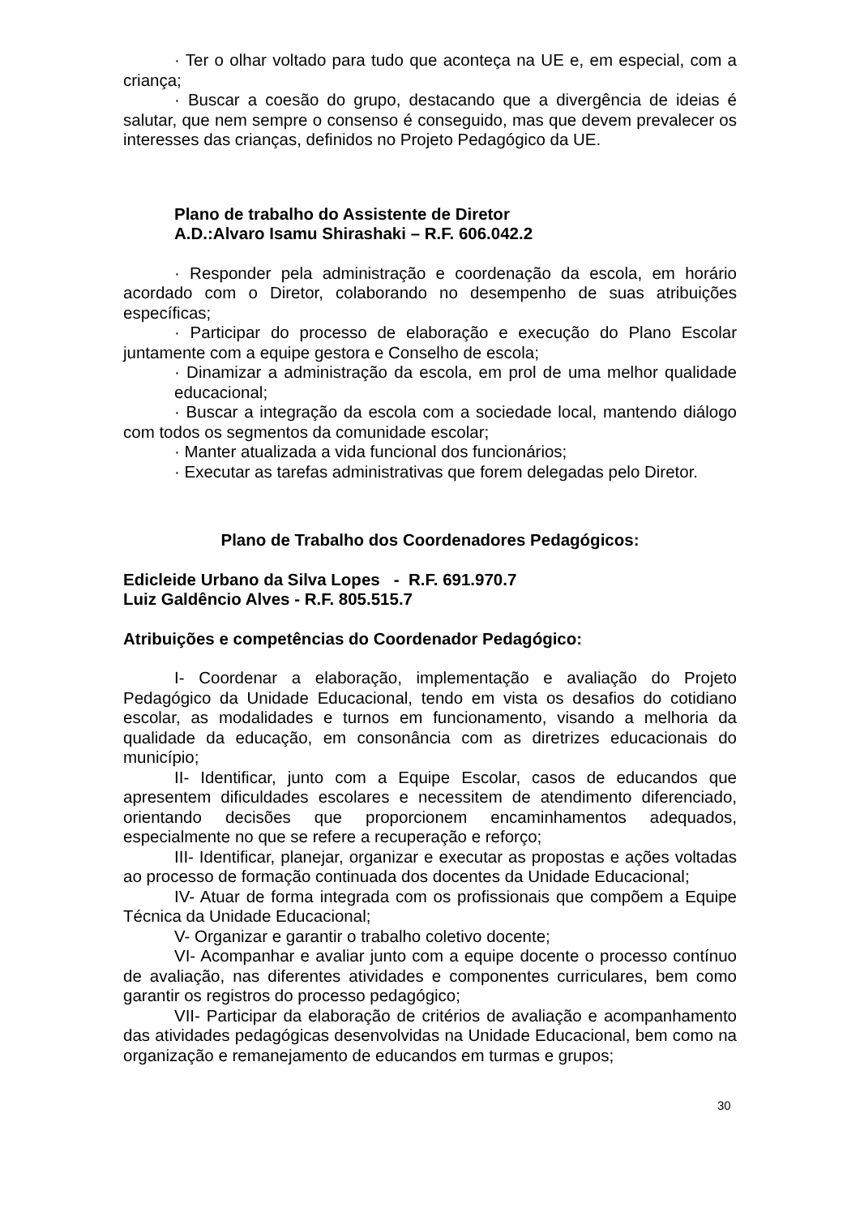· Ter o olhar voltado para tudo que aconteça na UE e, em especial, com a criança;
· Buscar a coesão do grupo, destacando que a divergência de ideias é salutar, que nem sempre o consenso é conseguido, mas que devem prevalecer os interesses das crianças, definidos no Projeto Pedagógico da UE.
Plano de trabalho do Assistente de Diretor
A.D.:Alvaro Isamu Shirashaki – R.F. 606.042.2
· Responder pela administração e coordenação da escola, em horário acordado com o Diretor, colaborando no desempenho de suas atribuições específicas;
· Participar do processo de elaboração e execução do Plano Escolar juntamente com a equipe gestora e Conselho de escola;
· Dinamizar a administração da escola, em prol de uma melhor qualidade educacional;
· Buscar a integração da escola com a sociedade local, mantendo diálogo com todos os segmentos da comunidade escolar;
· Manter atualizada a vida funcional dos funcionários;
· Executar as tarefas administrativas que forem delegadas pelo Diretor.
Plano de Trabalho dos Coordenadores Pedagógicos:
Edicleide Urbano da Silva Lopes - R.F. 691.970.7
Luiz Galdêncio Alves - R.F. 805.515.7
Atribuições e competências do Coordenador Pedagógico:
I- Coordenar a elaboração, implementação e avaliação do Projeto Pedagógico da Unidade Educacional, tendo em vista os desafios do cotidiano escolar, as modalidades e turnos em funcionamento, visando a melhoria da qualidade da educação, em consonância com as diretrizes educacionais do município;
II- Identificar, junto com a Equipe Escolar, casos de educandos que apresentem dificuldades escolares e necessitem de atendimento diferenciado, orientando decisões que proporcionem encaminhamentos adequados, especialmente no que se refere a recuperação e reforço;
III- Identificar, planejar, organizar e executar as propostas e ações voltadas ao processo de formação continuada dos docentes da Unidade Educacional;
IV- Atuar de forma integrada com os profissionais que compõem a Equipe Técnica da Unidade Educacional;
V- Organizar e garantir o trabalho coletivo docente;
VI- Acompanhar e avaliar junto com a equipe docente o processo contínuo de avaliação, nas diferentes atividades e componentes curriculares, bem como garantir os registros do processo pedagógico;
VII- Participar da elaboração de critérios de avaliação e acompanhamento das atividades pedagógicas desenvolvidas na Unidade Educacional, bem como na organização e remanejamento de educandos em turmas e grupos;
30